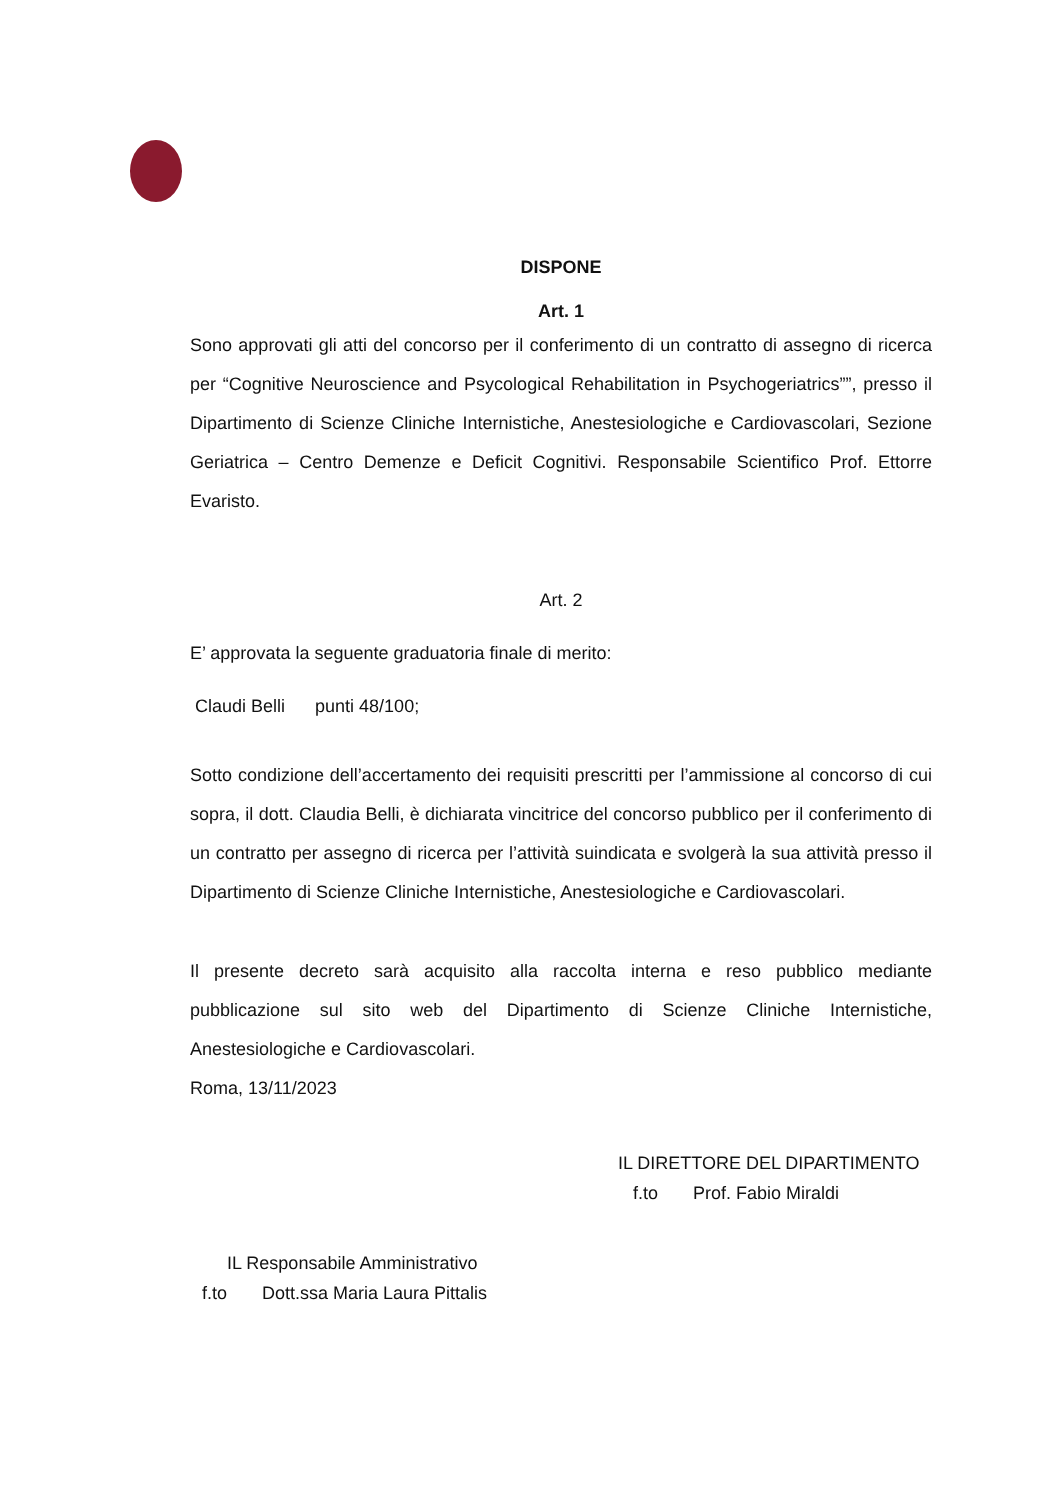DISPONE
Art. 1
Sono approvati gli atti del concorso per il conferimento di un contratto di assegno di ricerca per “Cognitive Neuroscience and Psycological Rehabilitation in Psychogeriatrics””, presso il Dipartimento di Scienze Cliniche Internistiche, Anestesiologiche e Cardiovascolari, Sezione Geriatrica – Centro Demenze e Deficit Cognitivi. Responsabile Scientifico Prof. Ettorre Evaristo.
Art. 2
E’ approvata la seguente graduatoria finale di merito:
Claudi Belli punti 48/100;
Sotto condizione dell’accertamento dei requisiti prescritti per l’ammissione al concorso di cui sopra, il dott. Claudia Belli, è dichiarata vincitrice del concorso pubblico per il conferimento di un contratto per assegno di ricerca per l’attività suindicata e svolgerà la sua attività presso il Dipartimento di Scienze Cliniche Internistiche, Anestesiologiche e Cardiovascolari.
Il presente decreto sarà acquisito alla raccolta interna e reso pubblico mediante pubblicazione sul sito web del Dipartimento di Scienze Cliniche Internistiche, Anestesiologiche e Cardiovascolari.
Roma, 13/11/2023
IL DIRETTORE DEL DIPARTIMENTO
f.to Prof. Fabio Miraldi
IL Responsabile Amministrativo
f.to Dott.ssa Maria Laura Pittalis